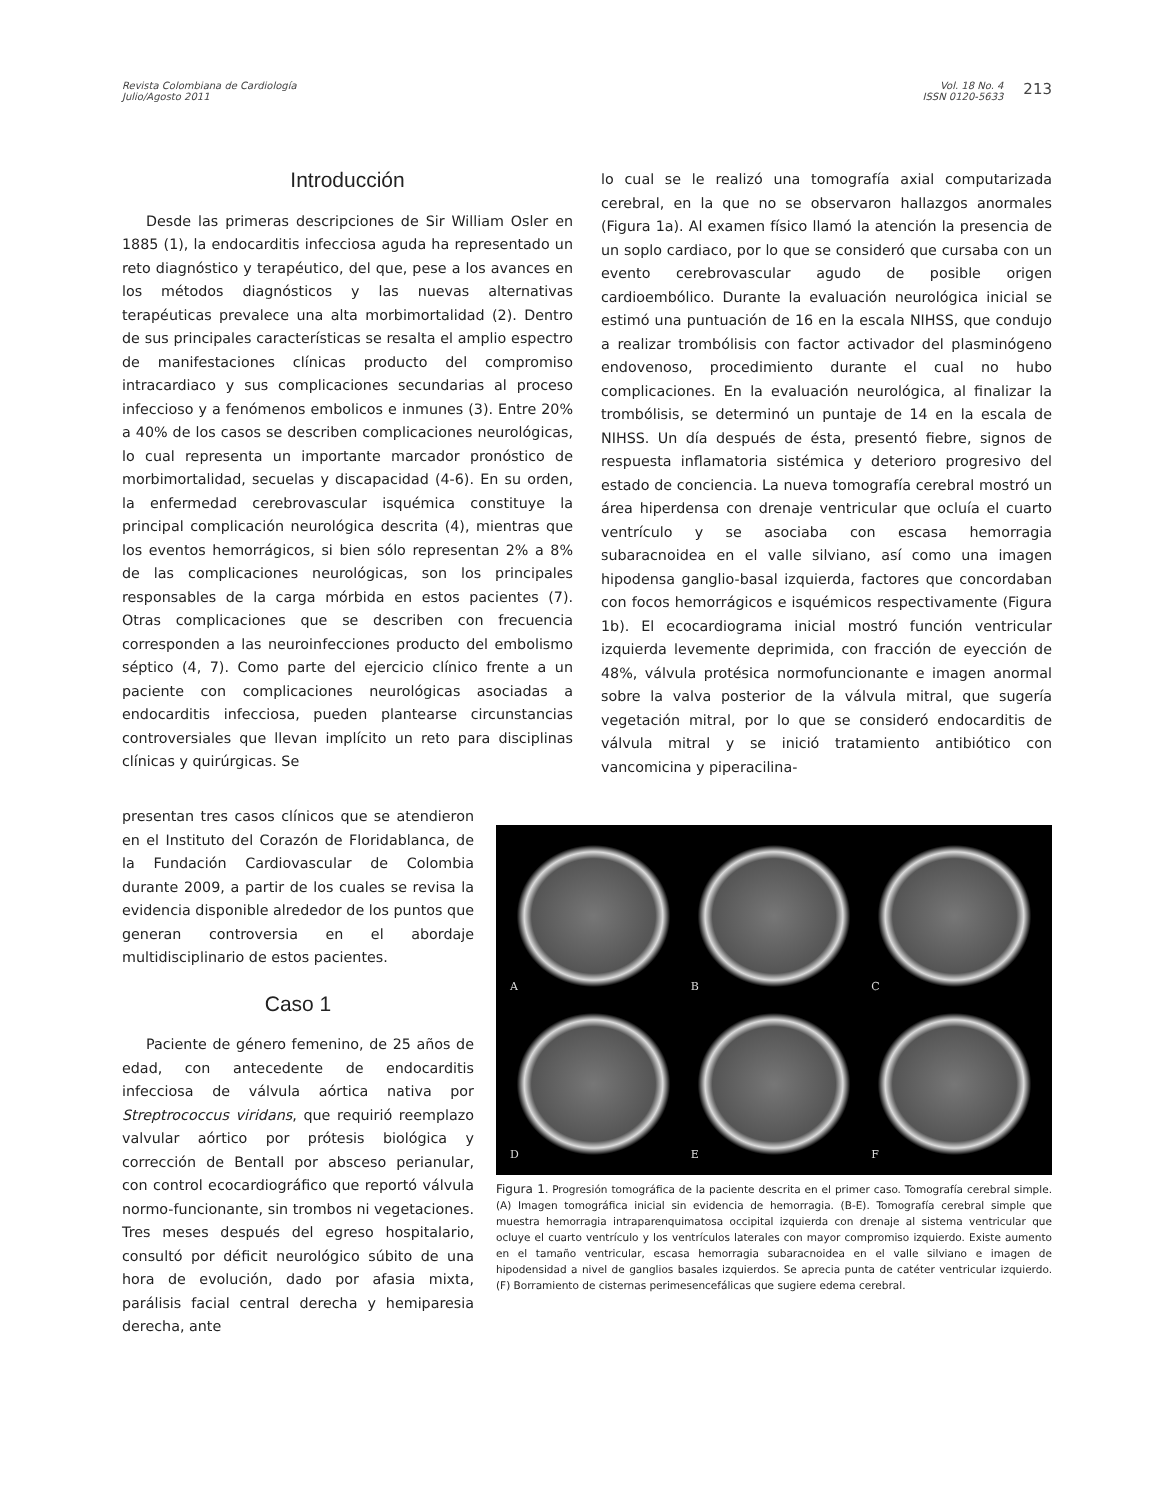Revista Colombiana de Cardiología
Julio/Agosto 2011
Vol. 18 No. 4
ISSN 0120-5633
213
Introducción
Desde las primeras descripciones de Sir William Osler en 1885 (1), la endocarditis infecciosa aguda ha representado un reto diagnóstico y terapéutico, del que, pese a los avances en los métodos diagnósticos y las nuevas alternativas terapéuticas prevalece una alta morbimortalidad (2). Dentro de sus principales características se resalta el amplio espectro de manifestaciones clínicas producto del compromiso intracardiaco y sus complicaciones secundarias al proceso infeccioso y a fenómenos embolicos e inmunes (3). Entre 20% a 40% de los casos se describen complicaciones neurológicas, lo cual representa un importante marcador pronóstico de morbimortalidad, secuelas y discapacidad (4-6). En su orden, la enfermedad cerebrovascular isquémica constituye la principal complicación neurológica descrita (4), mientras que los eventos hemorrágicos, si bien sólo representan 2% a 8% de las complicaciones neurológicas, son los principales responsables de la carga mórbida en estos pacientes (7). Otras complicaciones que se describen con frecuencia corresponden a las neuroinfecciones producto del embolismo séptico (4, 7). Como parte del ejercicio clínico frente a un paciente con complicaciones neurológicas asociadas a endocarditis infecciosa, pueden plantearse circunstancias controversiales que llevan implícito un reto para disciplinas clínicas y quirúrgicas. Se
lo cual se le realizó una tomografía axial computarizada cerebral, en la que no se observaron hallazgos anormales (Figura 1a). Al examen físico llamó la atención la presencia de un soplo cardiaco, por lo que se consideró que cursaba con un evento cerebrovascular agudo de posible origen cardioembólico. Durante la evaluación neurológica inicial se estimó una puntuación de 16 en la escala NIHSS, que condujo a realizar trombólisis con factor activador del plasminógeno endovenoso, procedimiento durante el cual no hubo complicaciones. En la evaluación neurológica, al finalizar la trombólisis, se determinó un puntaje de 14 en la escala de NIHSS. Un día después de ésta, presentó fiebre, signos de respuesta inflamatoria sistémica y deterioro progresivo del estado de conciencia. La nueva tomografía cerebral mostró un área hiperdensa con drenaje ventricular que ocluía el cuarto ventrículo y se asociaba con escasa hemorragia subaracnoidea en el valle silviano, así como una imagen hipodensa ganglio-basal izquierda, factores que concordaban con focos hemorrágicos e isquémicos respectivamente (Figura 1b). El ecocardiograma inicial mostró función ventricular izquierda levemente deprimida, con fracción de eyección de 48%, válvula protésica normofuncionante e imagen anormal sobre la valva posterior de la válvula mitral, que sugería vegetación mitral, por lo que se consideró endocarditis de válvula mitral y se inició tratamiento antibiótico con vancomicina y piperacilina-
presentan tres casos clínicos que se atendieron en el Instituto del Corazón de Floridablanca, de la Fundación Cardiovascular de Colombia durante 2009, a partir de los cuales se revisa la evidencia disponible alrededor de los puntos que generan controversia en el abordaje multidisciplinario de estos pacientes.
Caso 1
Paciente de género femenino, de 25 años de edad, con antecedente de endocarditis infecciosa de válvula aórtica nativa por Streptrococcus viridans, que requirió reemplazo valvular aórtico por prótesis biológica y corrección de Bentall por absceso perianular, con control ecocardiográfico que reportó válvula normo-funcionante, sin trombos ni vegetaciones. Tres meses después del egreso hospitalario, consultó por déficit neurológico súbito de una hora de evolución, dado por afasia mixta, parálisis facial central derecha y hemiparesia derecha, ante
A
B
C
D
E
F
Figura 1. Progresión tomográfica de la paciente descrita en el primer caso. Tomografía cerebral simple. (A) Imagen tomográfica inicial sin evidencia de hemorragia. (B-E). Tomografía cerebral simple que muestra hemorragia intraparenquimatosa occipital izquierda con drenaje al sistema ventricular que ocluye el cuarto ventrículo y los ventrículos laterales con mayor compromiso izquierdo. Existe aumento en el tamaño ventricular, escasa hemorragia subaracnoidea en el valle silviano e imagen de hipodensidad a nivel de ganglios basales izquierdos. Se aprecia punta de catéter ventricular izquierdo. (F) Borramiento de cisternas perimesencefálicas que sugiere edema cerebral.